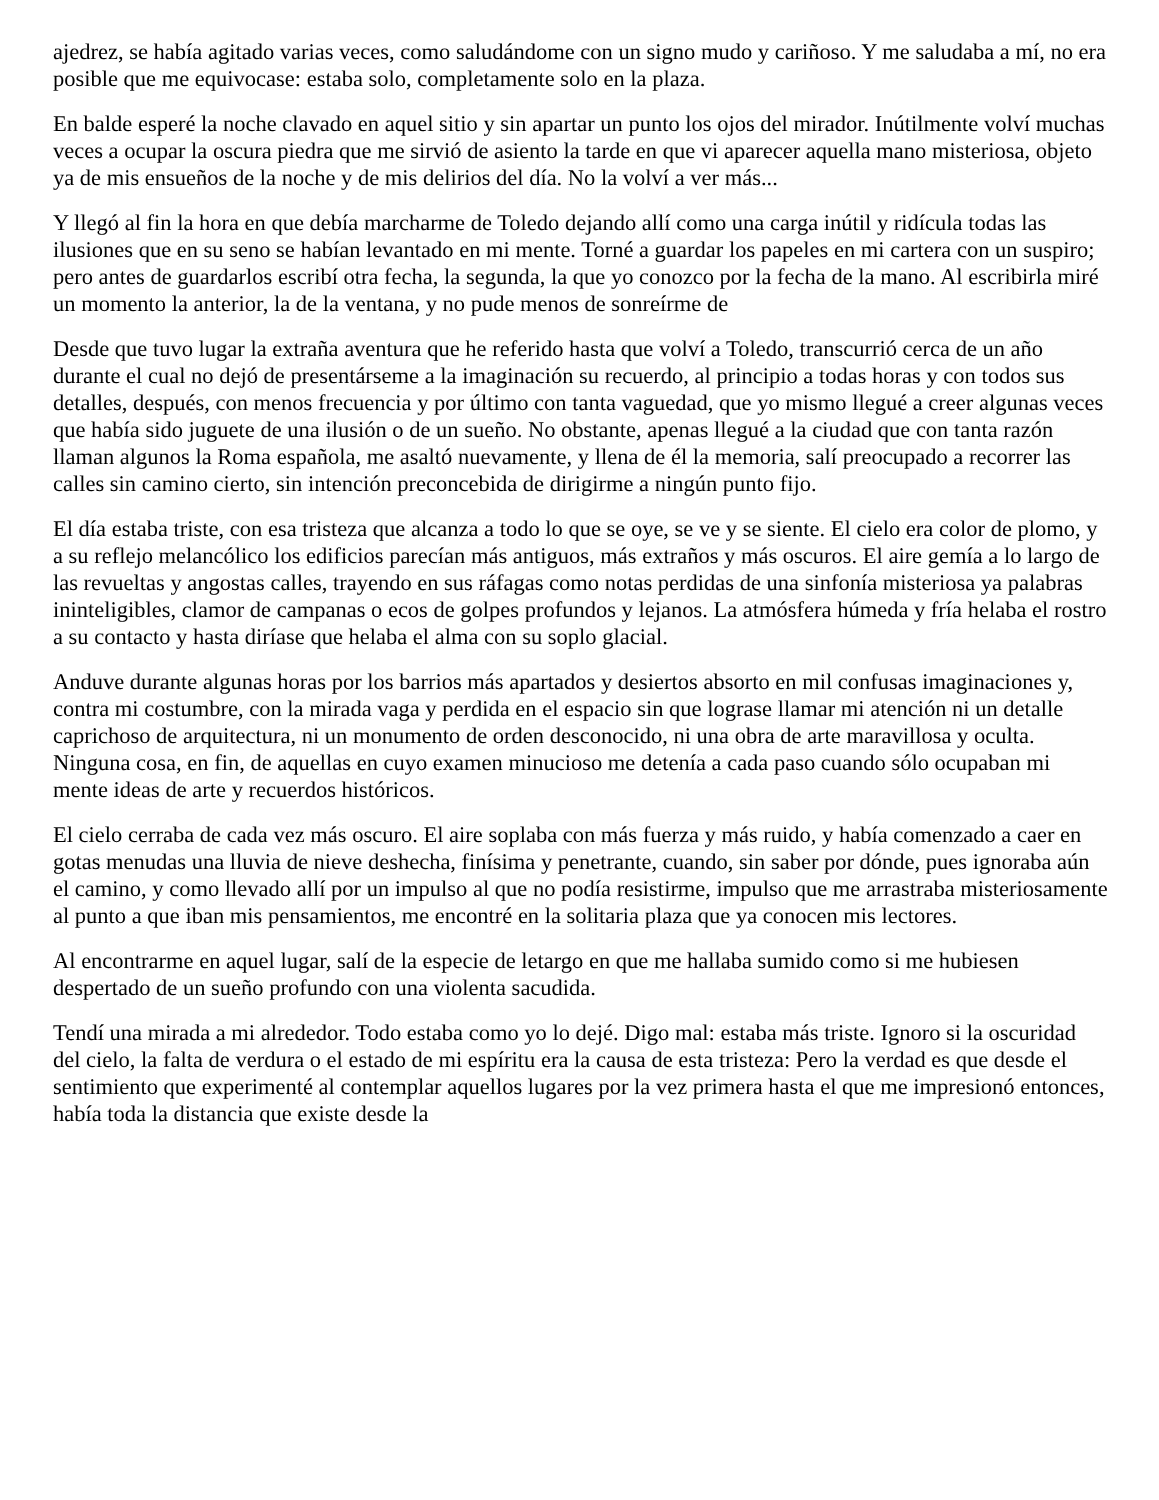ajedrez, se había agitado varias veces, como saludándome con un signo mudo y cariñoso. Y me saludaba a mí, no era posible que me equivocase: estaba solo, completamente solo en la plaza.
En balde esperé la noche clavado en aquel sitio y sin apartar un punto los ojos del mirador. Inútilmente volví muchas veces a ocupar la oscura piedra que me sirvió de asiento la tarde en que vi aparecer aquella mano misteriosa, objeto ya de mis ensueños de la noche y de mis delirios del día. No la volví a ver más...
Y llegó al fin la hora en que debía marcharme de Toledo dejando allí como una carga inútil y ridícula todas las ilusiones que en su seno se habían levantado en mi mente. Torné a guardar los papeles en mi cartera con un suspiro; pero antes de guardarlos escribí otra fecha, la segunda, la que yo conozco por la fecha de la mano. Al escribirla miré un momento la anterior, la de la ventana, y no pude menos de sonreírme de
Desde que tuvo lugar la extraña aventura que he referido hasta que volví a Toledo, transcurrió cerca de un año durante el cual no dejó de presentárseme a la imaginación su recuerdo, al principio a todas horas y con todos sus detalles, después, con menos frecuencia y por último con tanta vaguedad, que yo mismo llegué a creer algunas veces que había sido juguete de una ilusión o de un sueño. No obstante, apenas llegué a la ciudad que con tanta razón llaman algunos la Roma española, me asaltó nuevamente, y llena de él la memoria, salí preocupado a recorrer las calles sin camino cierto, sin intención preconcebida de dirigirme a ningún punto fijo.
El día estaba triste, con esa tristeza que alcanza a todo lo que se oye, se ve y se siente. El cielo era color de plomo, y a su reflejo melancólico los edificios parecían más antiguos, más extraños y más oscuros. El aire gemía a lo largo de las revueltas y angostas calles, trayendo en sus ráfagas como notas perdidas de una sinfonía misteriosa ya palabras ininteligibles, clamor de campanas o ecos de golpes profundos y lejanos. La atmósfera húmeda y fría helaba el rostro a su contacto y hasta diríase que helaba el alma con su soplo glacial.
Anduve durante algunas horas por los barrios más apartados y desiertos absorto en mil confusas imaginaciones y, contra mi costumbre, con la mirada vaga y perdida en el espacio sin que lograse llamar mi atención ni un detalle caprichoso de arquitectura, ni un monumento de orden desconocido, ni una obra de arte maravillosa y oculta. Ninguna cosa, en fin, de aquellas en cuyo examen minucioso me detenía a cada paso cuando sólo ocupaban mi mente ideas de arte y recuerdos históricos.
El cielo cerraba de cada vez más oscuro. El aire soplaba con más fuerza y más ruido, y había comenzado a caer en gotas menudas una lluvia de nieve deshecha, finísima y penetrante, cuando, sin saber por dónde, pues ignoraba aún el camino, y como llevado allí por un impulso al que no podía resistirme, impulso que me arrastraba misteriosamente al punto a que iban mis pensamientos, me encontré en la solitaria plaza que ya conocen mis lectores.
Al encontrarme en aquel lugar, salí de la especie de letargo en que me hallaba sumido como si me hubiesen despertado de un sueño profundo con una violenta sacudida.
Tendí una mirada a mi alrededor. Todo estaba como yo lo dejé. Digo mal: estaba más triste. Ignoro si la oscuridad del cielo, la falta de verdura o el estado de mi espíritu era la causa de esta tristeza: Pero la verdad es que desde el sentimiento que experimenté al contemplar aquellos lugares por la vez primera hasta el que me impresionó entonces, había toda la distancia que existe desde la